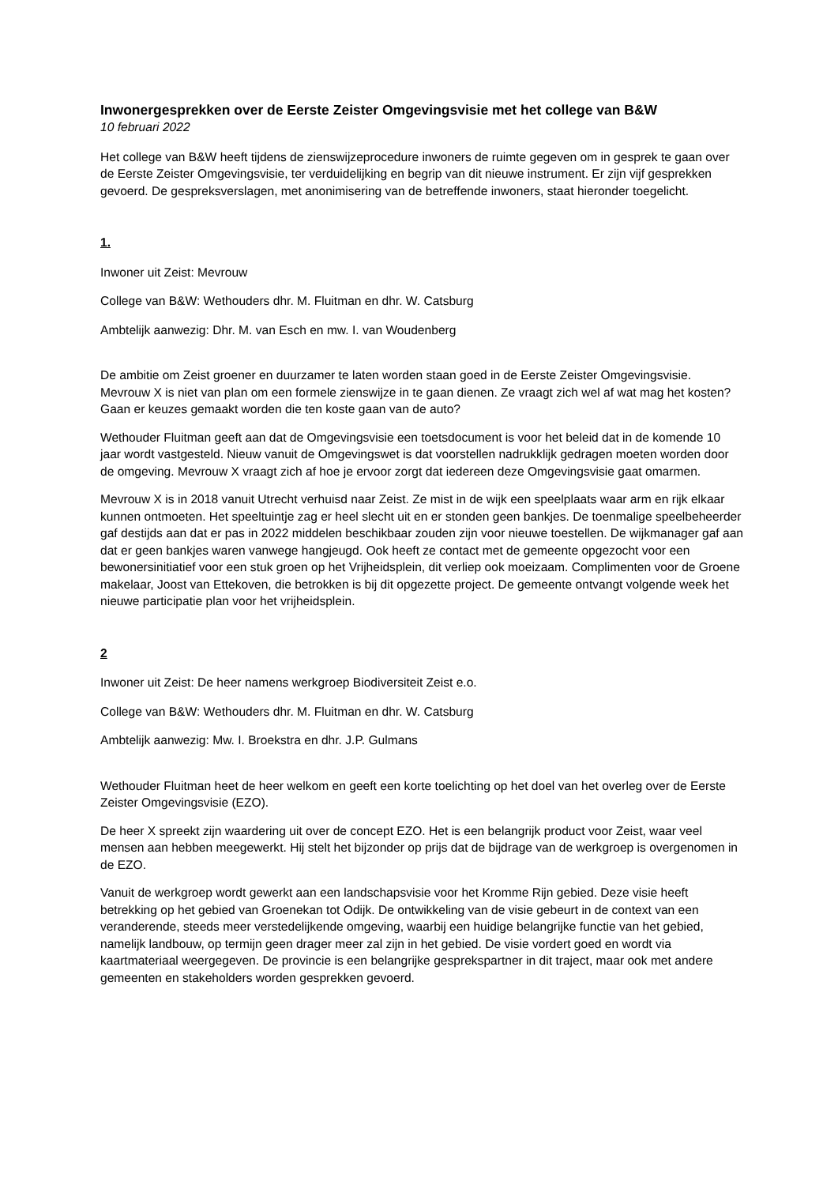Inwonergesprekken over de Eerste Zeister Omgevingsvisie met het college van B&W
10 februari 2022
Het college van B&W heeft tijdens de zienswijzeprocedure inwoners de ruimte gegeven om in gesprek te gaan over de Eerste Zeister Omgevingsvisie, ter verduidelijking en begrip van dit nieuwe instrument. Er zijn vijf gesprekken gevoerd. De gespreksverslagen, met anonimisering van de betreffende inwoners, staat hieronder toegelicht.
1.
Inwoner uit Zeist: Mevrouw
College van B&W: Wethouders dhr. M. Fluitman en dhr. W. Catsburg
Ambtelijk aanwezig: Dhr. M. van Esch en mw. I. van Woudenberg
De ambitie om Zeist groener en duurzamer te laten worden staan goed in de Eerste Zeister Omgevingsvisie. Mevrouw X is niet van plan om een formele zienswijze in te gaan dienen. Ze vraagt zich wel af wat mag het kosten? Gaan er keuzes gemaakt worden die ten koste gaan van de auto?
Wethouder Fluitman geeft aan dat de Omgevingsvisie een toetsdocument is voor het beleid dat in de komende 10 jaar wordt vastgesteld. Nieuw vanuit de Omgevingswet is dat voorstellen nadrukklijk gedragen moeten worden door de omgeving. Mevrouw X vraagt zich af hoe je ervoor zorgt dat iedereen deze Omgevingsvisie gaat omarmen.
Mevrouw X is in 2018 vanuit Utrecht verhuisd naar Zeist. Ze mist in de wijk een speelplaats waar arm en rijk elkaar kunnen ontmoeten. Het speeltuintje zag er heel slecht uit en er stonden geen bankjes. De toenmalige speelbeheerder gaf destijds aan dat er pas in 2022 middelen beschikbaar zouden zijn voor nieuwe toestellen. De wijkmanager gaf aan dat er geen bankjes waren vanwege hangjeugd. Ook heeft ze contact met de gemeente opgezocht voor een bewonersinitiatief voor een stuk groen op het Vrijheidsplein, dit verliep ook moeizaam. Complimenten voor de Groene makelaar, Joost van Ettekoven, die betrokken is bij dit opgezette project. De gemeente ontvangt volgende week het nieuwe participatie plan voor het vrijheidsplein.
2
Inwoner uit Zeist: De heer namens werkgroep Biodiversiteit Zeist e.o.
College van B&W: Wethouders dhr. M. Fluitman en dhr. W. Catsburg
Ambtelijk aanwezig: Mw. I. Broekstra en dhr. J.P. Gulmans
Wethouder Fluitman heet de heer welkom en geeft een korte toelichting op het doel van het overleg over de Eerste Zeister Omgevingsvisie (EZO).
De heer X spreekt zijn waardering uit over de concept EZO. Het is een belangrijk product voor Zeist, waar veel mensen aan hebben meegewerkt. Hij stelt het bijzonder op prijs dat de bijdrage van de werkgroep is overgenomen in de EZO.
Vanuit de werkgroep wordt gewerkt aan een landschapsvisie voor het Kromme Rijn gebied. Deze visie heeft betrekking op het gebied van Groenekan tot Odijk. De ontwikkeling van de visie gebeurt in de context van een veranderende, steeds meer verstedelijkende omgeving, waarbij een huidige belangrijke functie van het gebied, namelijk landbouw, op termijn geen drager meer zal zijn in het gebied. De visie vordert goed en wordt via kaartmateriaal weergegeven. De provincie is een belangrijke gesprekspartner in dit traject, maar ook met andere gemeenten en stakeholders worden gesprekken gevoerd.